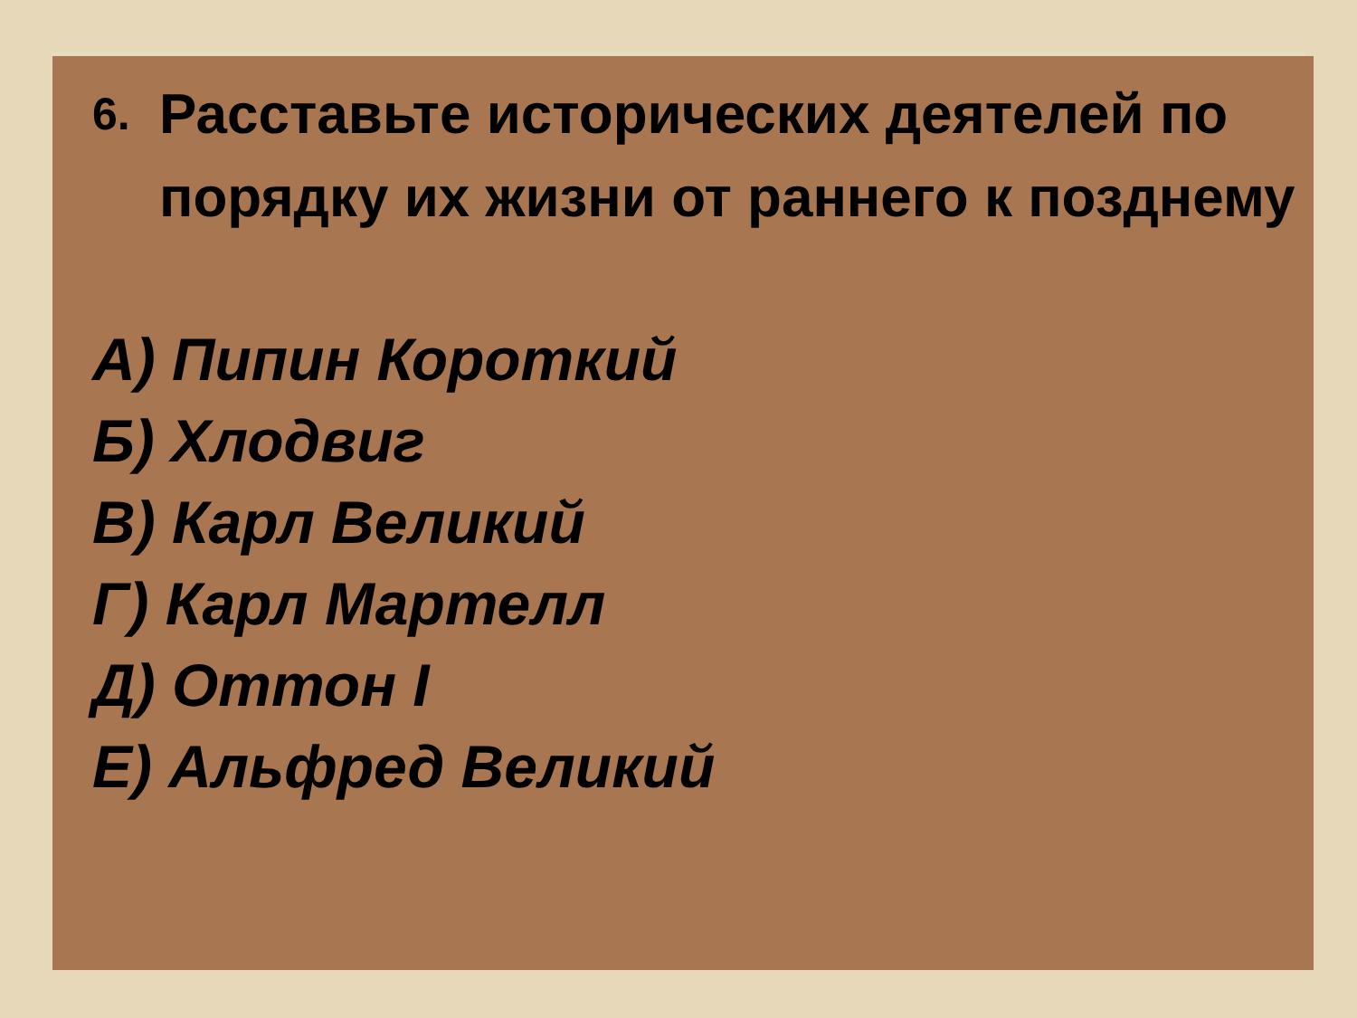6. Расставьте исторических деятелей по порядку их жизни от раннего к позднему
А) Пипин Короткий
Б) Хлодвиг
В) Карл Великий
Г) Карл Мартелл
Д) Оттон I
Е) Альфред Великий